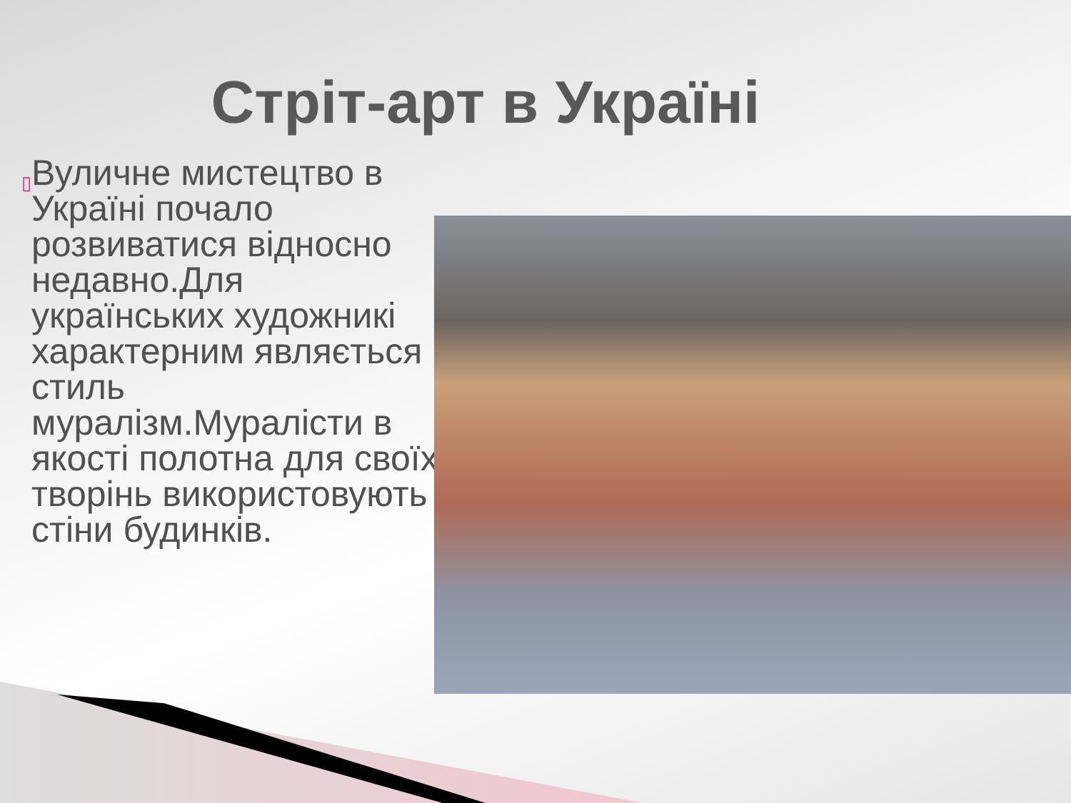Стріт-арт в Україні
▯
Вуличне мистецтво в Україні почало розвиватися відносно недавно.Для українських художникі характерним являється стиль муралізм.Муралісти в якості полотна для своїх творінь використовують стіни будинків.